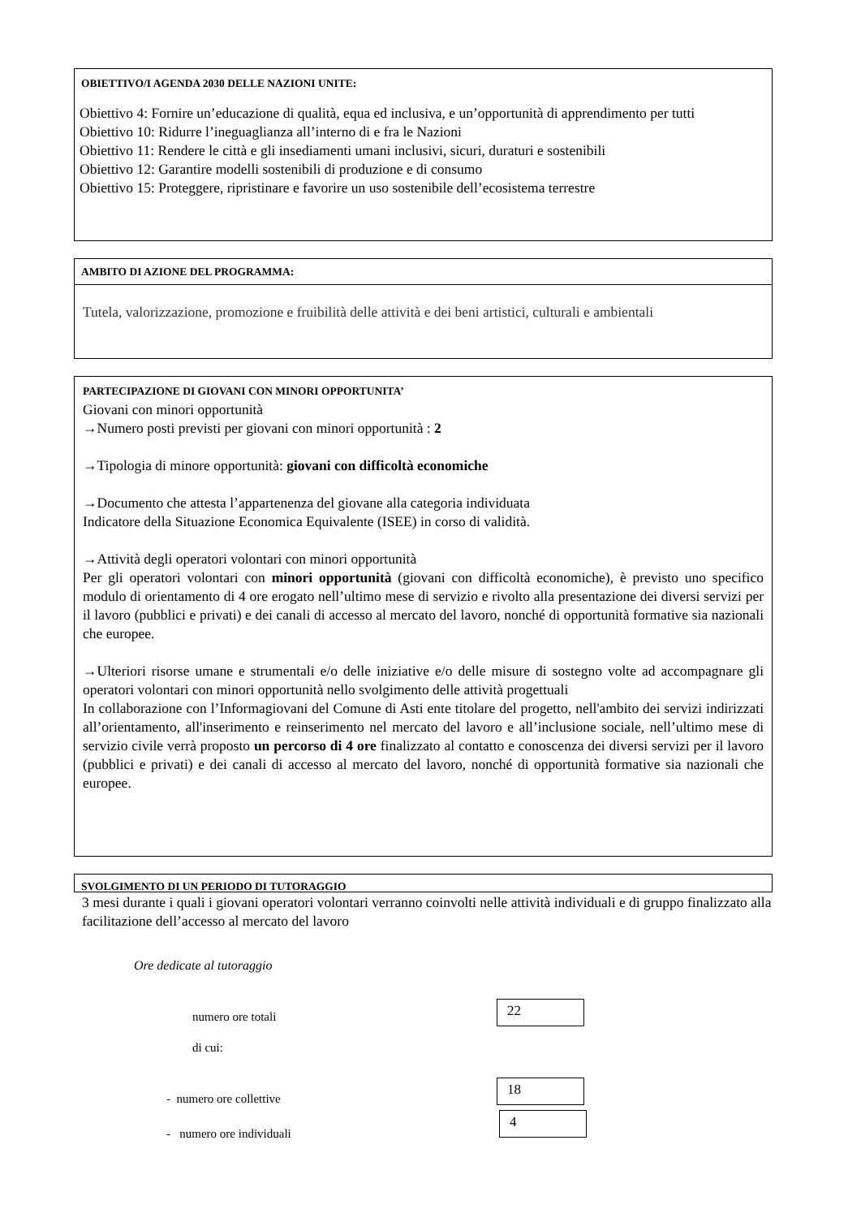OBIETTIVO/I AGENDA 2030 DELLE NAZIONI UNITE:
Obiettivo 4: Fornire un’educazione di qualità, equa ed inclusiva, e un’opportunità di apprendimento per tutti
Obiettivo 10: Ridurre l’ineguaglianza all’interno di e fra le Nazioni
Obiettivo 11: Rendere le città e gli insediamenti umani inclusivi, sicuri, duraturi e sostenibili
Obiettivo 12: Garantire modelli sostenibili di produzione e di consumo
Obiettivo 15: Proteggere, ripristinare e favorire un uso sostenibile dell’ecosistema terrestre
AMBITO DI AZIONE DEL PROGRAMMA:
Tutela, valorizzazione, promozione e fruibilità delle attività e dei beni artistici, culturali e ambientali
PARTECIPAZIONE DI GIOVANI CON MINORI OPPORTUNITA’
Giovani con minori opportunità
→Numero posti previsti per giovani con minori opportunità : 2
→Tipologia di minore opportunità: giovani con difficoltà economiche
→Documento che attesta l’appartenenza del giovane alla categoria individuata
Indicatore della Situazione Economica Equivalente (ISEE) in corso di validità.
→Attività degli operatori volontari con minori opportunità
Per gli operatori volontari con minori opportunità (giovani con difficoltà economiche), è previsto uno specifico modulo di orientamento di 4 ore erogato nell’ultimo mese di servizio e rivolto alla presentazione dei diversi servizi per il lavoro (pubblici e privati) e dei canali di accesso al mercato del lavoro, nonché di opportunità formative sia nazionali che europee.
→Ulteriori risorse umane e strumentali e/o delle iniziative e/o delle misure di sostegno volte ad accompagnare gli operatori volontari con minori opportunità nello svolgimento delle attività progettuali
In collaborazione con l’Informagiovani del Comune di Asti ente titolare del progetto, nell'ambito dei servizi indirizzati all’orientamento, all'inserimento e reinserimento nel mercato del lavoro e all’inclusione sociale, nell’ultimo mese di servizio civile verrà proposto un percorso di 4 ore finalizzato al contatto e conoscenza dei diversi servizi per il lavoro (pubblici e privati) e dei canali di accesso al mercato del lavoro, nonché di opportunità formative sia nazionali che europee.
SVOLGIMENTO DI UN PERIODO DI TUTORAGGIO
3 mesi durante i quali i giovani operatori volontari verranno coinvolti nelle attività individuali e di gruppo finalizzato alla facilitazione dell’accesso al mercato del lavoro
Ore dedicate al tutoraggio
numero ore totali
22
di cui:
- numero ore collettive
18
- numero ore individuali
4